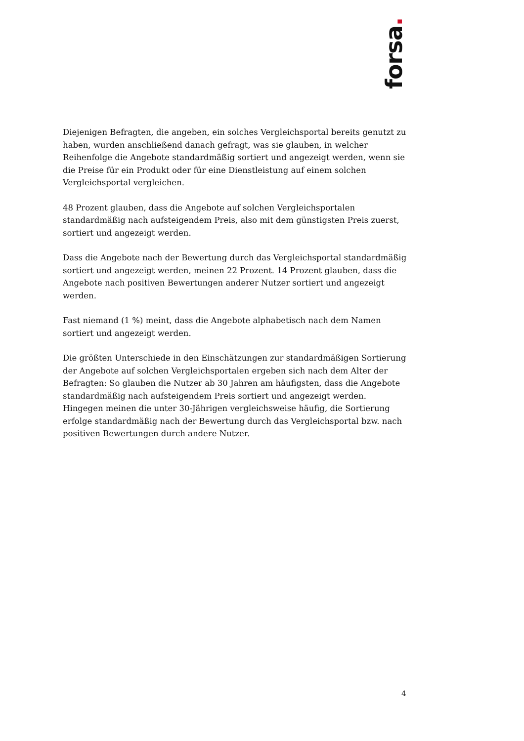forsa.
Diejenigen Befragten, die angeben, ein solches Vergleichsportal bereits genutzt zu haben, wurden anschließend danach gefragt, was sie glauben, in welcher Reihenfolge die Angebote standardmäßig sortiert und angezeigt werden, wenn sie die Preise für ein Produkt oder für eine Dienstleistung auf einem solchen Vergleichsportal vergleichen.
48 Prozent glauben, dass die Angebote auf solchen Vergleichsportalen standardmäßig nach aufsteigendem Preis, also mit dem günstigsten Preis zuerst, sortiert und angezeigt werden.
Dass die Angebote nach der Bewertung durch das Vergleichsportal standardmäßig sortiert und angezeigt werden, meinen 22 Prozent. 14 Prozent glauben, dass die Angebote nach positiven Bewertungen anderer Nutzer sortiert und angezeigt werden.
Fast niemand (1 %) meint, dass die Angebote alphabetisch nach dem Namen sortiert und angezeigt werden.
Die größten Unterschiede in den Einschätzungen zur standardmäßigen Sortierung der Angebote auf solchen Vergleichsportalen ergeben sich nach dem Alter der Befragten: So glauben die Nutzer ab 30 Jahren am häufigsten, dass die Angebote standardmäßig nach aufsteigendem Preis sortiert und angezeigt werden. Hingegen meinen die unter 30-Jährigen vergleichsweise häufig, die Sortierung erfolge standardmäßig nach der Bewertung durch das Vergleichsportal bzw. nach positiven Bewertungen durch andere Nutzer.
4